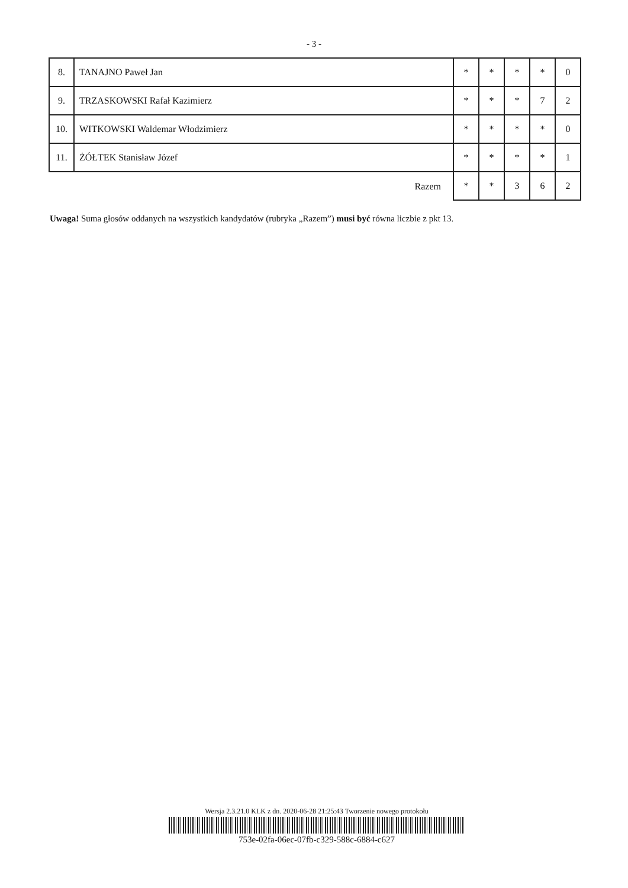- 3 -
| 8. | TANAJNO Paweł Jan | * | * | * | * | 0 |
| 9. | TRZASKOWSKI Rafał Kazimierz | * | * | * | 7 | 2 |
| 10. | WITKOWSKI Waldemar Włodzimierz | * | * | * | * | 0 |
| 11. | ŻÓŁTEK Stanisław Józef | * | * | * | * | 1 |
| Razem | | * | * | 3 | 6 | 2 |
Uwaga! Suma głosów oddanych na wszystkich kandydatów (rubryka „Razem”) musi być równa liczbie z pkt 13.
Wersja 2.3.21.0 KLK z dn. 2020-06-28 21:25:43 Tworzenie nowego protokołu
753e-02fa-06ec-07fb-c329-588c-6884-c627